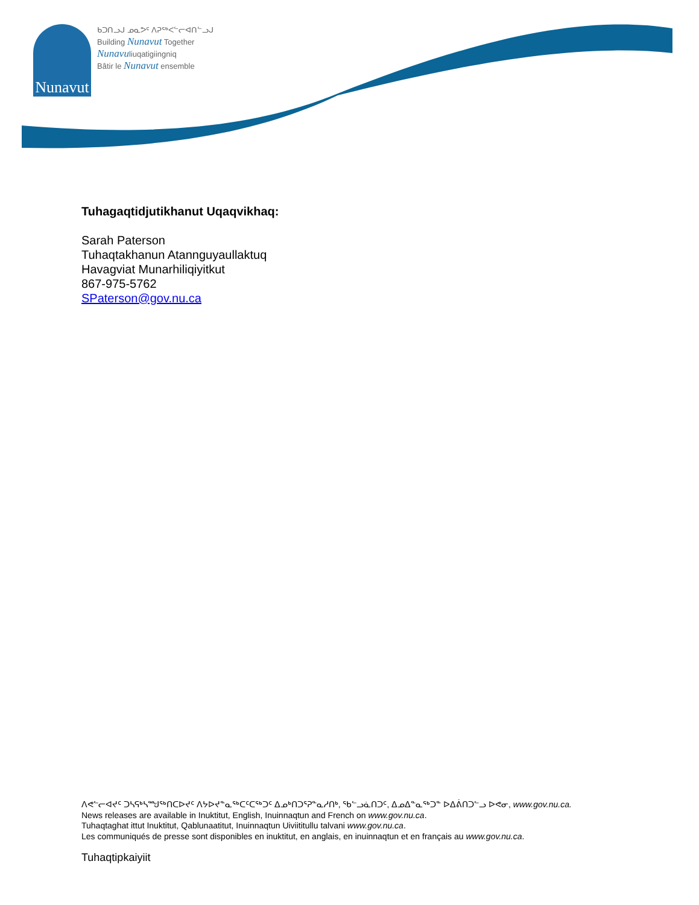Nunavut
ᑲᑐᑎᓗᒍ ᓄᓇᕗᑦ ᐱᕈᖅᐸᓪᓕᐊᑎᓪᓗᒍ
Building Nunavut Together
Nunavuliuqatigiingniq
Bâtir le Nunavut ensemble
Tuhagaqtidjutikhanut Uqaqvikhaq:
Sarah Paterson
Tuhaqtakhanun Atannguyaullaktuq
Havagviat Munarhiliqiyitkut
867-975-5762
SPaterson@gov.nu.ca
ᐱᕙᓪᓕᐊᔪᑦ ᑐᓴᕋᒃᓴᙳᖅᑎᑕᐅᔪᑦ ᐱᔭᐅᔪᓐᓇᖅᑕᑦᑕᖅᑐᑦ ᐃᓄᒃᑎᑐᕐᕈᓐᓇᓱᑎᒃ, ᖃᓪᓗᓈᑎᑐᑦ, ᐃᓄᐃᓐᓇᖅᑐᓐ ᐅᐃᕖᑎᑐᓪᓗ ᐅᕙᓂ, www.gov.nu.ca.
News releases are available in Inuktitut, English, Inuinnaqtun and French on www.gov.nu.ca.
Tuhaqtaghat ittut Inuktitut, Qablunaatitut, Inuinnaqtun Uiviititullu talvani www.gov.nu.ca.
Les communiqués de presse sont disponibles en inuktitut, en anglais, en inuinnaqtun et en français au www.gov.nu.ca.
Tuhaqtipkaiyiit